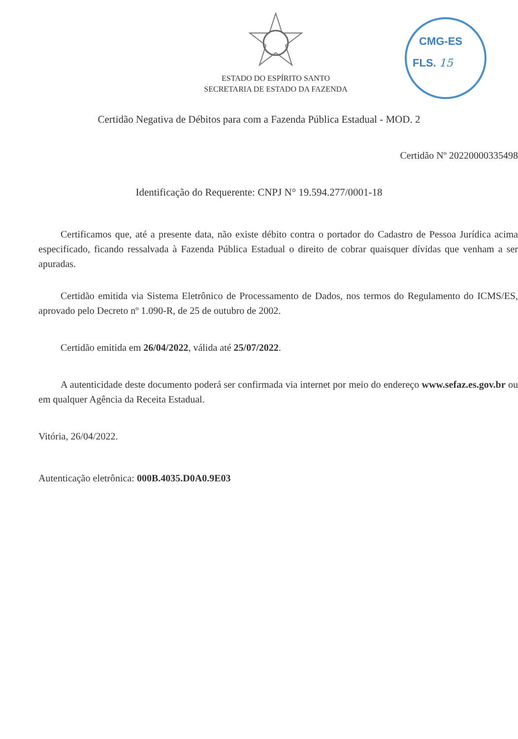ESTADO DO ESPÍRITO SANTO
SECRETARIA DE ESTADO DA FAZENDA
CMG-ES
FLS. 15
Certidão Negativa de Débitos para com a Fazenda Pública Estadual - MOD. 2
Certidão Nº 20220000335498
Identificação do Requerente: CNPJ N° 19.594.277/0001-18
Certificamos que, até a presente data, não existe débito contra o portador do Cadastro de Pessoa Jurídica acima especificado, ficando ressalvada à Fazenda Pública Estadual o direito de cobrar quaisquer dívidas que venham a ser apuradas.
Certidão emitida via Sistema Eletrônico de Processamento de Dados, nos termos do Regulamento do ICMS/ES, aprovado pelo Decreto nº 1.090-R, de 25 de outubro de 2002.
Certidão emitida em 26/04/2022, válida até 25/07/2022.
A autenticidade deste documento poderá ser confirmada via internet por meio do endereço www.sefaz.es.gov.br ou em qualquer Agência da Receita Estadual.
Vitória, 26/04/2022.
Autenticação eletrônica: 000B.4035.D0A0.9E03